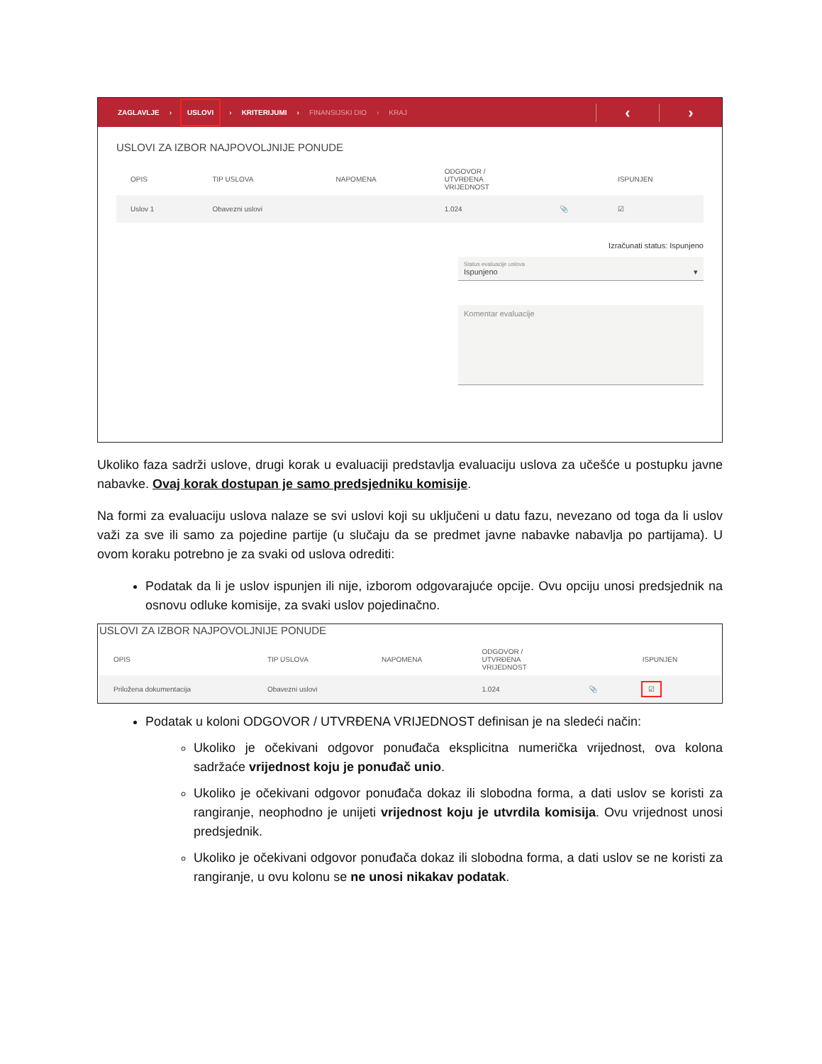ZAGLAVLJE › USLOVI › KRITERIJUMI › FINANSIJSKI DIO › KRAJ
‹ ›
USLOVI ZA IZBOR NAJPOVOLJNIJE PONUDE
| OPIS | TIP USLOVA | NAPOMENA | ODGOVOR / UTVRĐENA VRIJEDNOST | | ISPUNJEN |
| --- | --- | --- | --- | --- | --- |
| Uslov 1 | Obavezni uslovi | | 1.024 | 📎 | ☑ |
Izračunati status: Ispunjeno
Status evaluacije uslova
Ispunjeno ▾
Komentar evaluacije
Ukoliko faza sadrži uslove, drugi korak u evaluaciji predstavlja evaluaciju uslova za učešće u postupku javne nabavke. Ovaj korak dostupan je samo predsjedniku komisije.
Na formi za evaluaciju uslova nalaze se svi uslovi koji su uključeni u datu fazu, nevezano od toga da li uslov važi za sve ili samo za pojedine partije (u slučaju da se predmet javne nabavke nabavlja po partijama). U ovom koraku potrebno je za svaki od uslova odrediti:
Podatak da li je uslov ispunjen ili nije, izborom odgovarajuće opcije. Ovu opciju unosi predsjednik na osnovu odluke komisije, za svaki uslov pojedinačno.
USLOVI ZA IZBOR NAJPOVOLJNIJE PONUDE
| OPIS | TIP USLOVA | NAPOMENA | ODGOVOR / UTVRĐENA VRIJEDNOST | | ISPUNJEN |
| --- | --- | --- | --- | --- | --- |
| Priložena dokumentacija | Obavezni uslovi | | 1.024 | 📎 | ☑ |
Podatak u koloni ODGOVOR / UTVRĐENA VRIJEDNOST definisan je na sledeći način:
Ukoliko je očekivani odgovor ponuđača eksplicitna numerička vrijednost, ova kolona sadržaće vrijednost koju je ponuđač unio.
Ukoliko je očekivani odgovor ponuđača dokaz ili slobodna forma, a dati uslov se koristi za rangiranje, neophodno je unijeti vrijednost koju je utvrdila komisija. Ovu vrijednost unosi predsjednik.
Ukoliko je očekivani odgovor ponuđača dokaz ili slobodna forma, a dati uslov se ne koristi za rangiranje, u ovu kolonu se ne unosi nikakav podatak.